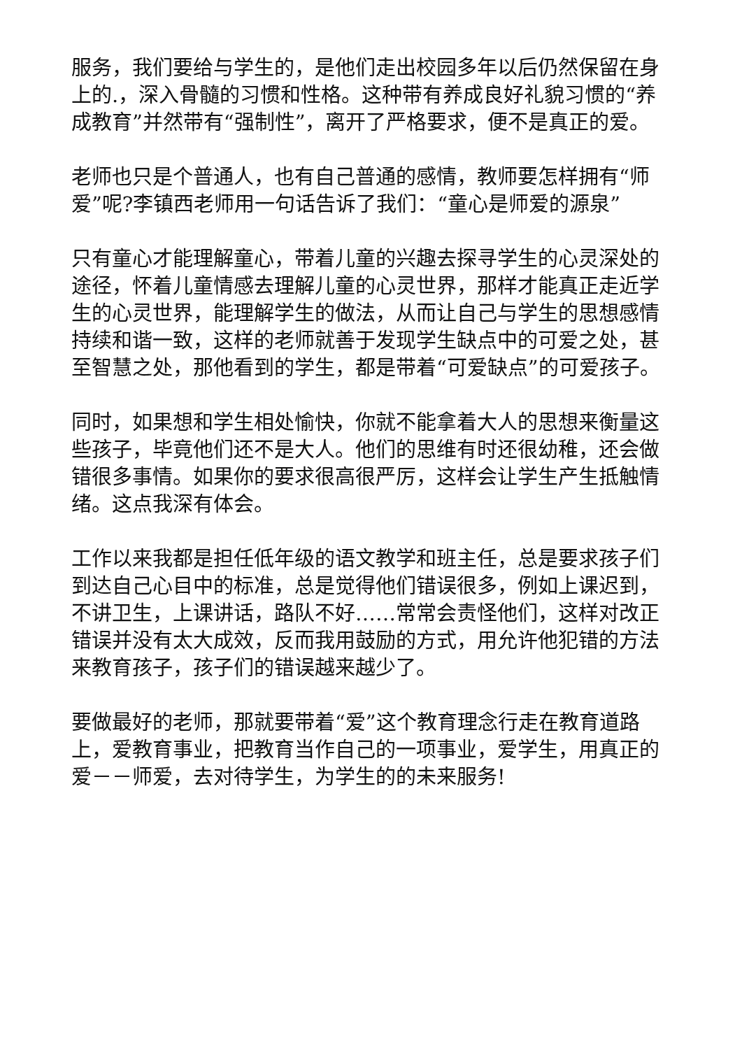服务，我们要给与学生的，是他们走出校园多年以后仍然保留在身上的.，深入骨髓的习惯和性格。这种带有养成良好礼貌习惯的“养成教育”并然带有“强制性”，离开了严格要求，便不是真正的爱。
老师也只是个普通人，也有自己普通的感情，教师要怎样拥有“师爱”呢?李镇西老师用一句话告诉了我们：“童心是师爱的源泉”
只有童心才能理解童心，带着儿童的兴趣去探寻学生的心灵深处的途径，怀着儿童情感去理解儿童的心灵世界，那样才能真正走近学生的心灵世界，能理解学生的做法，从而让自己与学生的思想感情持续和谐一致，这样的老师就善于发现学生缺点中的可爱之处，甚至智慧之处，那他看到的学生，都是带着“可爱缺点”的可爱孩子。
同时，如果想和学生相处愉快，你就不能拿着大人的思想来衡量这些孩子，毕竟他们还不是大人。他们的思维有时还很幼稚，还会做错很多事情。如果你的要求很高很严厉，这样会让学生产生抵触情绪。这点我深有体会。
工作以来我都是担任低年级的语文教学和班主任，总是要求孩子们到达自己心目中的标准，总是觉得他们错误很多，例如上课迟到，不讲卫生，上课讲话，路队不好……常常会责怪他们，这样对改正错误并没有太大成效，反而我用鼓励的方式，用允许他犯错的方法来教育孩子，孩子们的错误越来越少了。
要做最好的老师，那就要带着“爱”这个教育理念行走在教育道路上，爱教育事业，把教育当作自己的一项事业，爱学生，用真正的爱－－师爱，去对待学生，为学生的的未来服务!